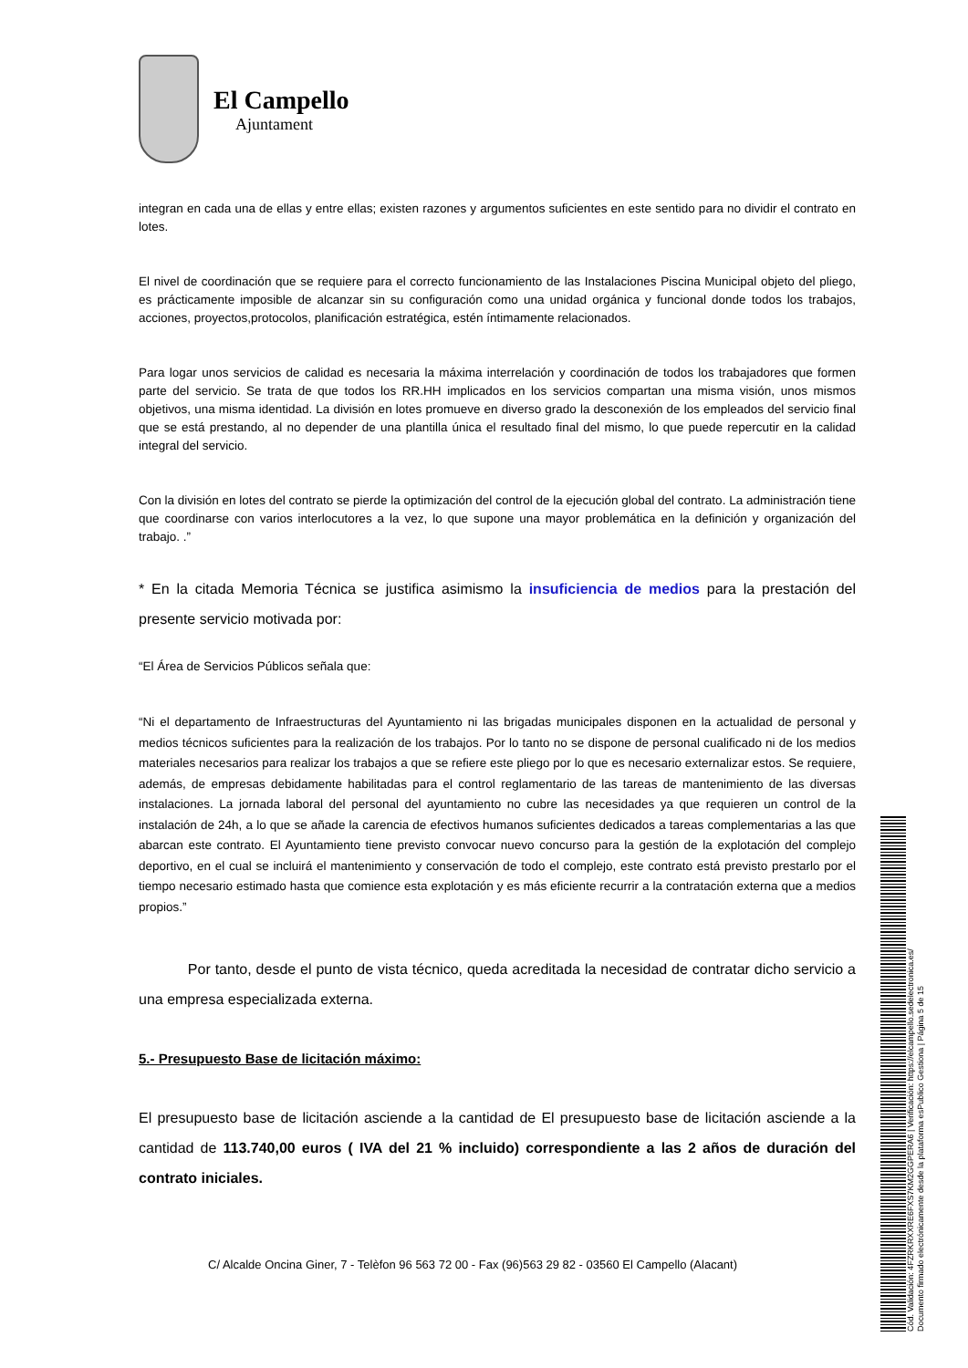El Campello
Ajuntament
integran en cada una de ellas y entre ellas; existen razones y argumentos suficientes en este sentido para no dividir el contrato en lotes.
El nivel de coordinación que se requiere para el correcto funcionamiento de las Instalaciones Piscina Municipal objeto del pliego, es prácticamente imposible de alcanzar sin su configuración como una unidad orgánica y funcional donde todos los trabajos, acciones, proyectos,protocolos, planificación estratégica, estén íntimamente relacionados.
Para logar unos servicios de calidad es necesaria la máxima interrelación y coordinación de todos los trabajadores que formen parte del servicio. Se trata de que todos los RR.HH implicados en los servicios compartan una misma visión, unos mismos objetivos, una misma identidad. La división en lotes promueve en diverso grado la desconexión de los empleados del servicio final que se está prestando, al no depender de una plantilla única el resultado final del mismo, lo que puede repercutir en la calidad integral del servicio.
Con la división en lotes del contrato se pierde la optimización del control de la ejecución global del contrato. La administración tiene que coordinarse con varios interlocutores a la vez, lo que supone una mayor problemática en la definición y organización del trabajo. .”
* En la citada Memoria Técnica se justifica asimismo la insuficiencia de medios para la prestación del presente servicio motivada por:
“El Área de Servicios Públicos señala que:
“Ni el departamento de Infraestructuras del Ayuntamiento ni las brigadas municipales disponen en la actualidad de personal y medios técnicos suficientes para la realización de los trabajos. Por lo tanto no se dispone de personal cualificado ni de los medios materiales necesarios para realizar los trabajos a que se refiere este pliego por lo que es necesario externalizar estos. Se requiere, además, de empresas debidamente habilitadas para el control reglamentario de las tareas de mantenimiento de las diversas instalaciones. La jornada laboral del personal del ayuntamiento no cubre las necesidades ya que requieren un control de la instalación de 24h, a lo que se añade la carencia de efectivos humanos suficientes dedicados a tareas complementarias a las que abarcan este contrato. El Ayuntamiento tiene previsto convocar nuevo concurso para la gestión de la explotación del complejo deportivo, en el cual se incluirá el mantenimiento y conservación de todo el complejo, este contrato está previsto prestarlo por el tiempo necesario estimado hasta que comience esta explotación y es más eficiente recurrir a la contratación externa que a medios propios.”
Por tanto, desde el punto de vista técnico, queda acreditada la necesidad de contratar dicho servicio a una empresa especializada externa.
5.- Presupuesto Base de licitación máximo:
El presupuesto base de licitación asciende a la cantidad de El presupuesto base de licitación asciende a la cantidad de 113.740,00 euros ( IVA del 21 % incluido) correspondiente a las 2 años de duración del contrato iniciales.
C/ Alcalde Oncina Giner, 7 - Telèfon 96 563 72 00 - Fax (96)563 29 82 - 03560 El Campello (Alacant)
Cód. Validación: 4FZRKRXXRE6FXS7KM2GGPERA6 | Verificación: https://elcampello.sedelectronica.es/
Documento firmado electrónicamente desde la plataforma esPublico Gestiona | Página 5 de 15